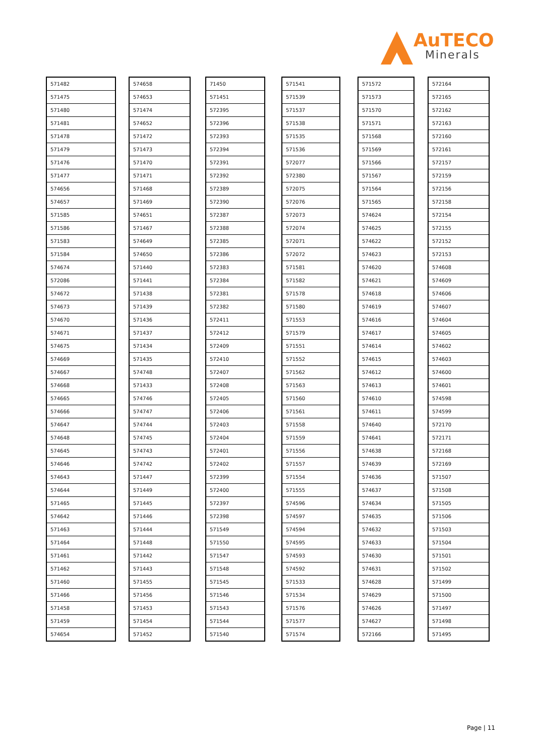AuTECO
Minerals
| 571482 |
| 571475 |
| 571480 |
| 571481 |
| 571478 |
| 571479 |
| 571476 |
| 571477 |
| 574656 |
| 574657 |
| 571585 |
| 571586 |
| 571583 |
| 571584 |
| 574674 |
| 572086 |
| 574672 |
| 574673 |
| 574670 |
| 574671 |
| 574675 |
| 574669 |
| 574667 |
| 574668 |
| 574665 |
| 574666 |
| 574647 |
| 574648 |
| 574645 |
| 574646 |
| 574643 |
| 574644 |
| 571465 |
| 574642 |
| 571463 |
| 571464 |
| 571461 |
| 571462 |
| 571460 |
| 571466 |
| 571458 |
| 571459 |
| 574654 |
| 574658 |
| 574653 |
| 571474 |
| 574652 |
| 571472 |
| 571473 |
| 571470 |
| 571471 |
| 571468 |
| 571469 |
| 574651 |
| 571467 |
| 574649 |
| 574650 |
| 571440 |
| 571441 |
| 571438 |
| 571439 |
| 571436 |
| 571437 |
| 571434 |
| 571435 |
| 574748 |
| 571433 |
| 574746 |
| 574747 |
| 574744 |
| 574745 |
| 574743 |
| 574742 |
| 571447 |
| 571449 |
| 571445 |
| 571446 |
| 571444 |
| 571448 |
| 571442 |
| 571443 |
| 571455 |
| 571456 |
| 571453 |
| 571454 |
| 571452 |
| 71450 |
| 571451 |
| 572395 |
| 572396 |
| 572393 |
| 572394 |
| 572391 |
| 572392 |
| 572389 |
| 572390 |
| 572387 |
| 572388 |
| 572385 |
| 572386 |
| 572383 |
| 572384 |
| 572381 |
| 572382 |
| 572411 |
| 572412 |
| 572409 |
| 572410 |
| 572407 |
| 572408 |
| 572405 |
| 572406 |
| 572403 |
| 572404 |
| 572401 |
| 572402 |
| 572399 |
| 572400 |
| 572397 |
| 572398 |
| 571549 |
| 571550 |
| 571547 |
| 571548 |
| 571545 |
| 571546 |
| 571543 |
| 571544 |
| 571540 |
| 571541 |
| 571539 |
| 571537 |
| 571538 |
| 571535 |
| 571536 |
| 572077 |
| 572380 |
| 572075 |
| 572076 |
| 572073 |
| 572074 |
| 572071 |
| 572072 |
| 571581 |
| 571582 |
| 571578 |
| 571580 |
| 571553 |
| 571579 |
| 571551 |
| 571552 |
| 571562 |
| 571563 |
| 571560 |
| 571561 |
| 571558 |
| 571559 |
| 571556 |
| 571557 |
| 571554 |
| 571555 |
| 574596 |
| 574597 |
| 574594 |
| 574595 |
| 574593 |
| 574592 |
| 571533 |
| 571534 |
| 571576 |
| 571577 |
| 571574 |
| 571572 |
| 571573 |
| 571570 |
| 571571 |
| 571568 |
| 571569 |
| 571566 |
| 571567 |
| 571564 |
| 571565 |
| 574624 |
| 574625 |
| 574622 |
| 574623 |
| 574620 |
| 574621 |
| 574618 |
| 574619 |
| 574616 |
| 574617 |
| 574614 |
| 574615 |
| 574612 |
| 574613 |
| 574610 |
| 574611 |
| 574640 |
| 574641 |
| 574638 |
| 574639 |
| 574636 |
| 574637 |
| 574634 |
| 574635 |
| 574632 |
| 574633 |
| 574630 |
| 574631 |
| 574628 |
| 574629 |
| 574626 |
| 574627 |
| 572166 |
| 572164 |
| 572165 |
| 572162 |
| 572163 |
| 572160 |
| 572161 |
| 572157 |
| 572159 |
| 572156 |
| 572158 |
| 572154 |
| 572155 |
| 572152 |
| 572153 |
| 574608 |
| 574609 |
| 574606 |
| 574607 |
| 574604 |
| 574605 |
| 574602 |
| 574603 |
| 574600 |
| 574601 |
| 574598 |
| 574599 |
| 572170 |
| 572171 |
| 572168 |
| 572169 |
| 571507 |
| 571508 |
| 571505 |
| 571506 |
| 571503 |
| 571504 |
| 571501 |
| 571502 |
| 571499 |
| 571500 |
| 571497 |
| 571498 |
| 571495 |
Page | 11